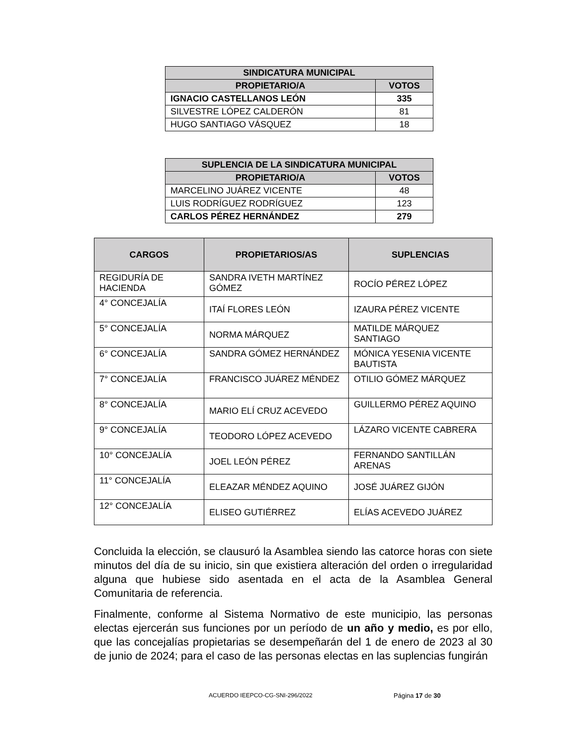| SINDICATURA MUNICIPAL | |
| --- | --- |
| PROPIETARIO/A | VOTOS |
| IGNACIO CASTELLANOS LEÓN | 335 |
| SILVESTRE LÓPEZ CALDERÓN | 81 |
| HUGO SANTIAGO VÁSQUEZ | 18 |
| SUPLENCIA DE LA SINDICATURA MUNICIPAL | |
| --- | --- |
| PROPIETARIO/A | VOTOS |
| MARCELINO JUÁREZ VICENTE | 48 |
| LUIS RODRÍGUEZ RODRÍGUEZ | 123 |
| CARLOS PÉREZ HERNÁNDEZ | 279 |
| CARGOS | PROPIETARIOS/AS | SUPLENCIAS |
| --- | --- | --- |
| REGIDURÍA DE HACIENDA | SANDRA IVETH MARTÍNEZ GÓMEZ | ROCÍO PÉREZ LÓPEZ |
| 4° CONCEJALÍA | ITAÍ FLORES LEÓN | IZAURA PÉREZ VICENTE |
| 5° CONCEJALÍA | NORMA MÁRQUEZ | MATILDE MÁRQUEZ SANTIAGO |
| 6° CONCEJALÍA | SANDRA GÓMEZ HERNÁNDEZ | MÓNICA YESENIA VICENTE BAUTISTA |
| 7° CONCEJALÍA | FRANCISCO JUÁREZ MÉNDEZ | OTILIO GÓMEZ MÁRQUEZ |
| 8° CONCEJALÍA | MARIO ELÍ CRUZ ACEVEDO | GUILLERMO PÉREZ AQUINO |
| 9° CONCEJALÍA | TEODORO LÓPEZ ACEVEDO | LÁZARO VICENTE CABRERA |
| 10° CONCEJALÍA | JOEL LEÓN PÉREZ | FERNANDO SANTILLÁN ARENAS |
| 11° CONCEJALÍA | ELEAZAR MÉNDEZ AQUINO | JOSÉ JUÁREZ GIJÓN |
| 12° CONCEJALÍA | ELISEO GUTIÉRREZ | ELÍAS ACEVEDO JUÁREZ |
Concluida la elección, se clausuró la Asamblea siendo las catorce horas con siete minutos del día de su inicio, sin que existiera alteración del orden o irregularidad alguna que hubiese sido asentada en el acta de la Asamblea General Comunitaria de referencia.
Finalmente, conforme al Sistema Normativo de este municipio, las personas electas ejercerán sus funciones por un período de un año y medio, es por ello, que las concejalías propietarias se desempeñarán del 1 de enero de 2023 al 30 de junio de 2024; para el caso de las personas electas en las suplencias fungirán
ACUERDO IEEPCO-CG-SNI-296/2022 Página 17 de 30